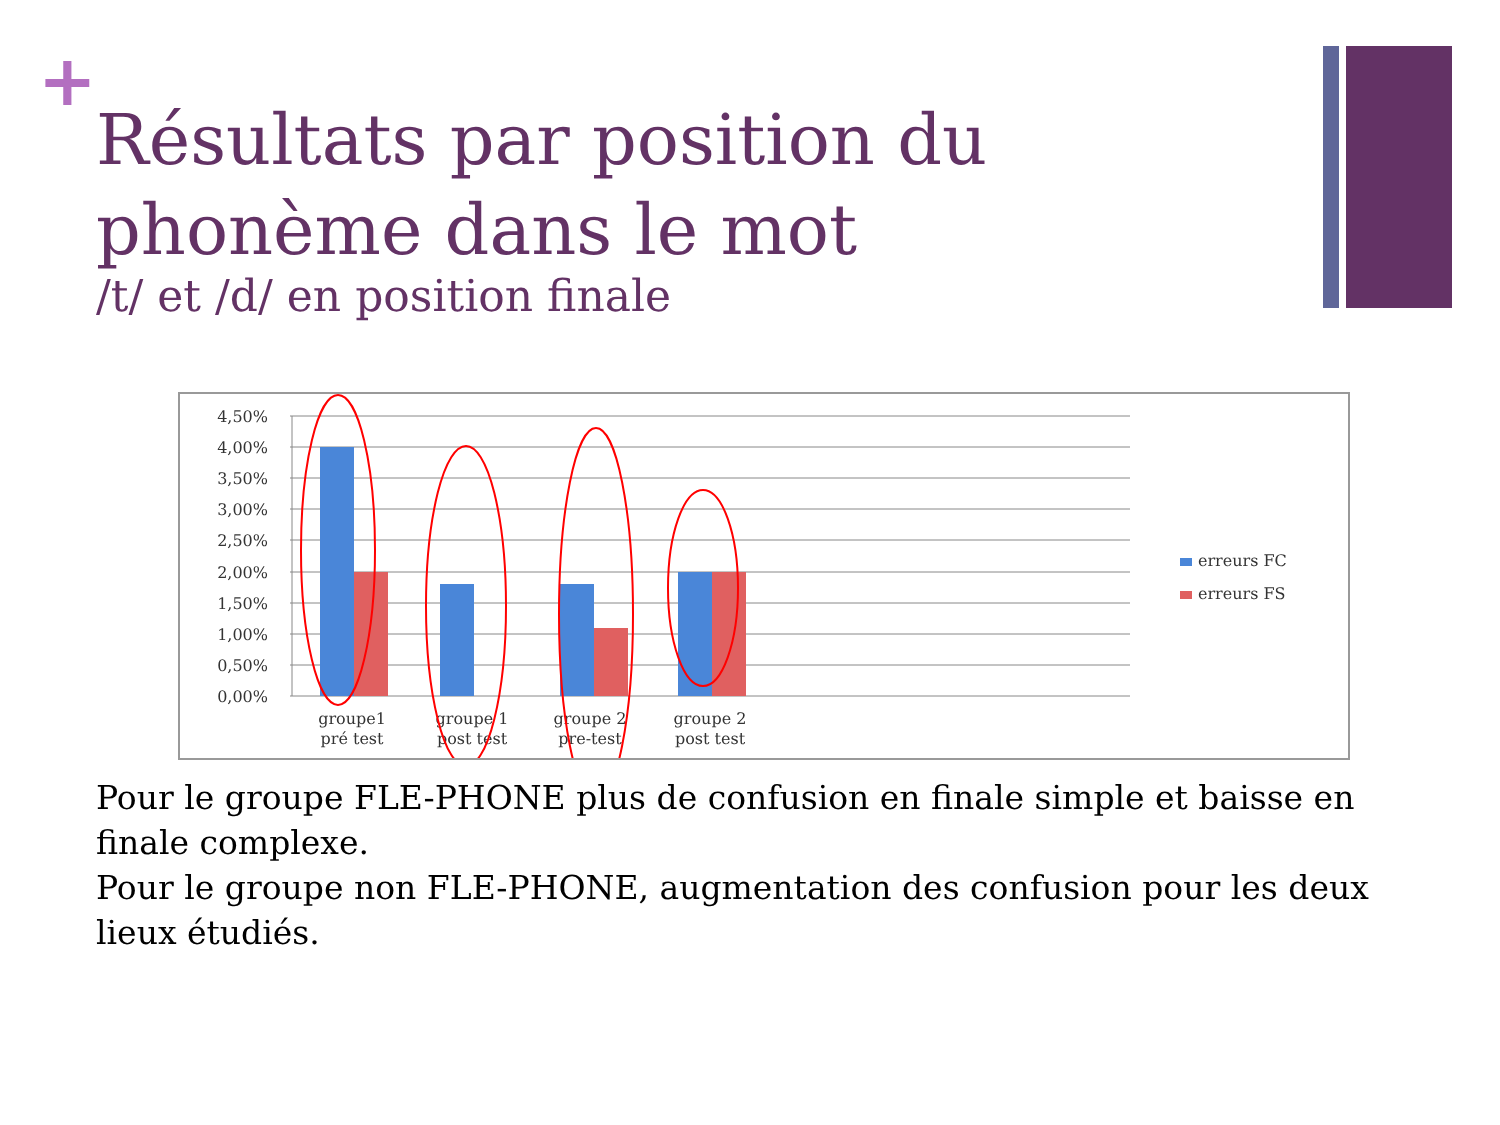+
Résultats par position du phonème dans le mot
/t/ et /d/ en position finale
4,50%
4,00%
3,50%
3,00%
2,50%
2,00%
1,50%
1,00%
0,50%
0,00%
groupe1
pré test
groupe 1
post test
groupe 2
pre-test
groupe 2
post test
erreurs FC
erreurs FS
Pour le groupe FLE-PHONE plus de confusion en finale simple et baisse en finale complexe.
Pour le groupe non FLE-PHONE, augmentation des confusion pour les deux lieux étudiés.